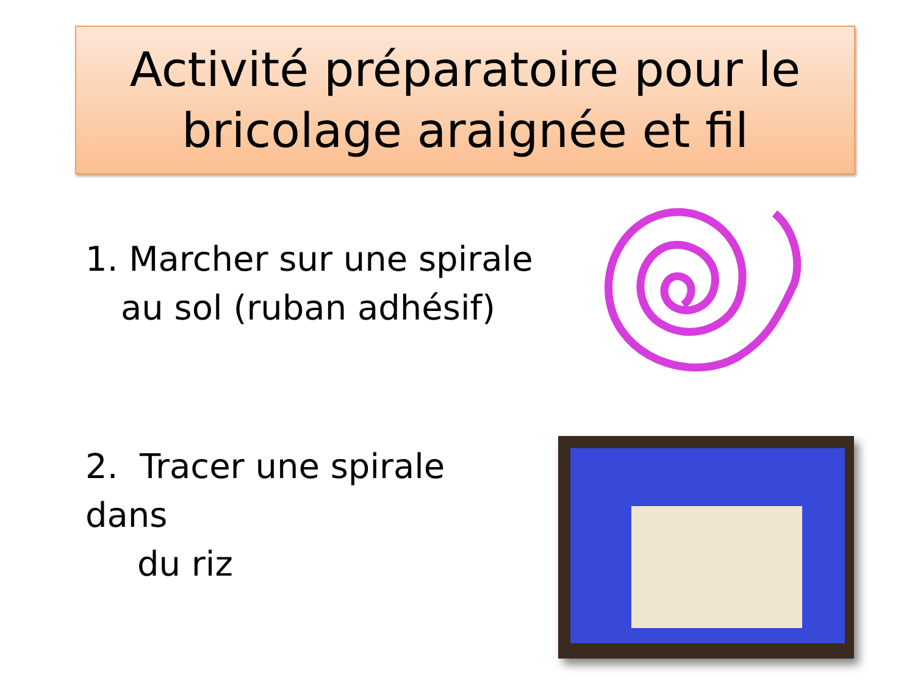Activité préparatoire pour le
bricolage araignée et fil
1. Marcher sur une spirale
au sol (ruban adhésif)
2. Tracer une spirale dans
du riz